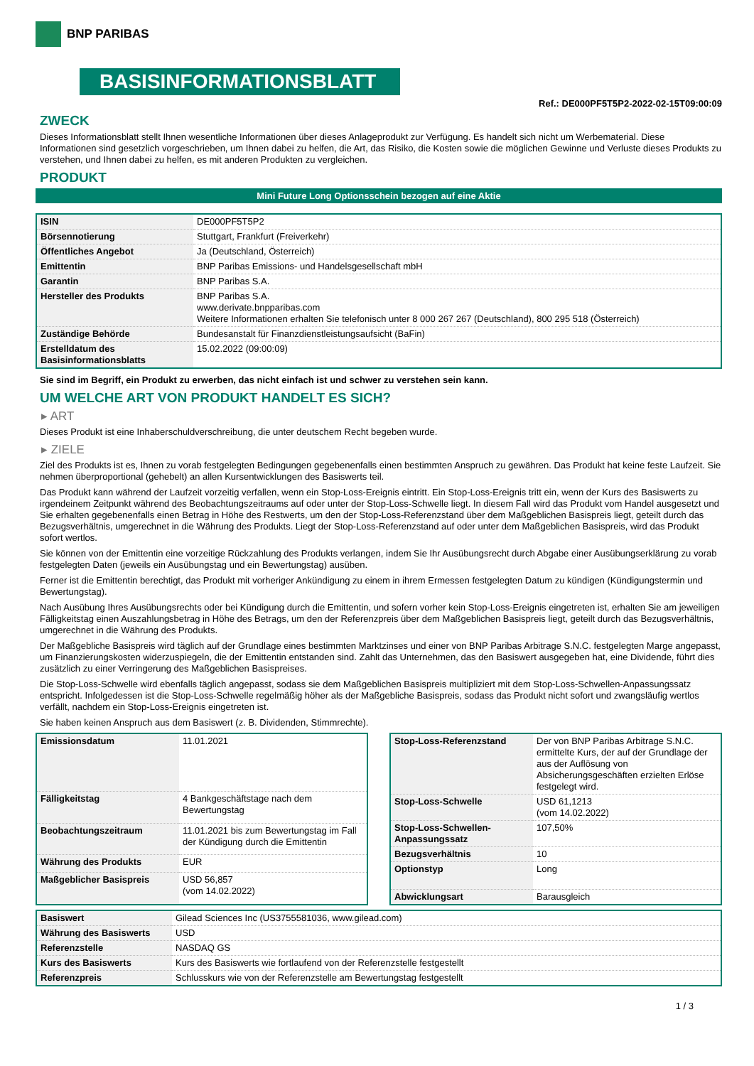BNP PARIBAS
BASISINFORMATIONSBLATT
Ref.: DE000PF5T5P2-2022-02-15T09:00:09
ZWECK
Dieses Informationsblatt stellt Ihnen wesentliche Informationen über dieses Anlageprodukt zur Verfügung. Es handelt sich nicht um Werbematerial. Diese Informationen sind gesetzlich vorgeschrieben, um Ihnen dabei zu helfen, die Art, das Risiko, die Kosten sowie die möglichen Gewinne und Verluste dieses Produkts zu verstehen, und Ihnen dabei zu helfen, es mit anderen Produkten zu vergleichen.
PRODUKT
Mini Future Long Optionsschein bezogen auf eine Aktie
| ISIN | DE000PF5T5P2 |
| Börsennotierung | Stuttgart, Frankfurt (Freiverkehr) |
| Öffentliches Angebot | Ja (Deutschland, Österreich) |
| Emittentin | BNP Paribas Emissions- und Handelsgesellschaft mbH |
| Garantin | BNP Paribas S.A. |
| Hersteller des Produkts | BNP Paribas S.A. www.derivate.bnpparibas.com Weitere Informationen erhalten Sie telefonisch unter 8 000 267 267 (Deutschland), 800 295 518 (Österreich) |
| Zuständige Behörde | Bundesanstalt für Finanzdienstleistungsaufsicht (BaFin) |
| Erstelldatum des Basisinformationsblatts | 15.02.2022 (09:00:09) |
Sie sind im Begriff, ein Produkt zu erwerben, das nicht einfach ist und schwer zu verstehen sein kann.
UM WELCHE ART VON PRODUKT HANDELT ES SICH?
▸ ART
Dieses Produkt ist eine Inhaberschuldverschreibung, die unter deutschem Recht begeben wurde.
▸ ZIELE
Ziel des Produkts ist es, Ihnen zu vorab festgelegten Bedingungen gegebenenfalls einen bestimmten Anspruch zu gewähren. Das Produkt hat keine feste Laufzeit. Sie nehmen überproportional (gehebelt) an allen Kursentwicklungen des Basiswerts teil.
Das Produkt kann während der Laufzeit vorzeitig verfallen, wenn ein Stop-Loss-Ereignis eintritt. Ein Stop-Loss-Ereignis tritt ein, wenn der Kurs des Basiswerts zu irgendeinem Zeitpunkt während des Beobachtungszeitraums auf oder unter der Stop-Loss-Schwelle liegt. In diesem Fall wird das Produkt vom Handel ausgesetzt und Sie erhalten gegebenenfalls einen Betrag in Höhe des Restwerts, um den der Stop-Loss-Referenzstand über dem Maßgeblichen Basispreis liegt, geteilt durch das Bezugsverhältnis, umgerechnet in die Währung des Produkts. Liegt der Stop-Loss-Referenzstand auf oder unter dem Maßgeblichen Basispreis, wird das Produkt sofort wertlos.
Sie können von der Emittentin eine vorzeitige Rückzahlung des Produkts verlangen, indem Sie Ihr Ausübungsrecht durch Abgabe einer Ausübungserklärung zu vorab festgelegten Daten (jeweils ein Ausübungstag und ein Bewertungstag) ausüben.
Ferner ist die Emittentin berechtigt, das Produkt mit vorheriger Ankündigung zu einem in ihrem Ermessen festgelegten Datum zu kündigen (Kündigungstermin und Bewertungstag).
Nach Ausübung Ihres Ausübungsrechts oder bei Kündigung durch die Emittentin, und sofern vorher kein Stop-Loss-Ereignis eingetreten ist, erhalten Sie am jeweiligen Fälligkeitstag einen Auszahlungsbetrag in Höhe des Betrags, um den der Referenzpreis über dem Maßgeblichen Basispreis liegt, geteilt durch das Bezugsverhältnis, umgerechnet in die Währung des Produkts.
Der Maßgebliche Basispreis wird täglich auf der Grundlage eines bestimmten Marktzinses und einer von BNP Paribas Arbitrage S.N.C. festgelegten Marge angepasst, um Finanzierungskosten widerzuspiegeln, die der Emittentin entstanden sind. Zahlt das Unternehmen, das den Basiswert ausgegeben hat, eine Dividende, führt dies zusätzlich zu einer Verringerung des Maßgeblichen Basispreises.
Die Stop-Loss-Schwelle wird ebenfalls täglich angepasst, sodass sie dem Maßgeblichen Basispreis multipliziert mit dem Stop-Loss-Schwellen-Anpassungssatz entspricht. Infolgedessen ist die Stop-Loss-Schwelle regelmäßig höher als der Maßgebliche Basispreis, sodass das Produkt nicht sofort und zwangsläufig wertlos verfällt, nachdem ein Stop-Loss-Ereignis eingetreten ist.
Sie haben keinen Anspruch aus dem Basiswert (z. B. Dividenden, Stimmrechte).
| Emissionsdatum | 11.01.2021 |
| Fälligkeitstag | 4 Bankgeschäftstage nach dem Bewertungstag |
| Beobachtungszeitraum | 11.01.2021 bis zum Bewertungstag im Fall der Kündigung durch die Emittentin |
| Währung des Produkts | EUR |
| Maßgeblicher Basispreis | USD 56,857 (vom 14.02.2022) |
| Stop-Loss-Referenzstand | Der von BNP Paribas Arbitrage S.N.C. ermittelte Kurs, der auf der Grundlage der aus der Auflösung von Absicherungsgeschäften erzielten Erlöse festgelegt wird. |
| Stop-Loss-Schwelle | USD 61,1213 (vom 14.02.2022) |
| Stop-Loss-Schwellen-Anpassungssatz | 107,50% |
| Bezugsverhältnis | 10 |
| Optionstyp | Long |
| Abwicklungsart | Barausgleich |
| Basiswert | Gilead Sciences Inc (US3755581036, www.gilead.com) |
| Währung des Basiswerts | USD |
| Referenzstelle | NASDAQ GS |
| Kurs des Basiswerts | Kurs des Basiswerts wie fortlaufend von der Referenzstelle festgestellt |
| Referenzpreis | Schlusskurs wie von der Referenzstelle am Bewertungstag festgestellt |
1 / 3